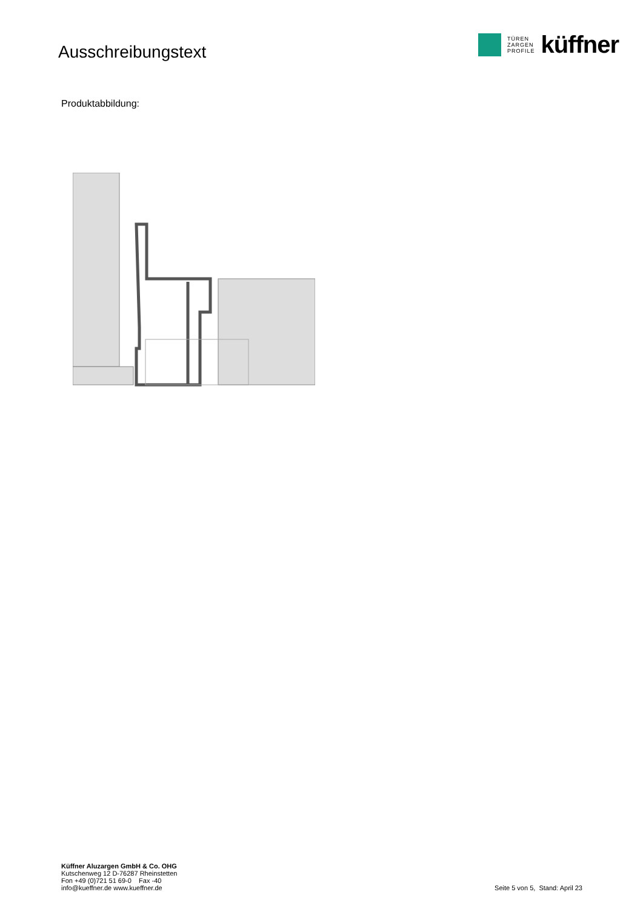Ausschreibungstext
TÜREN
ZARGEN
PROFILE
küffner
Produktabbildung:
Küffner Aluzargen GmbH & Co. OHG
Kutschenweg 12 D-76287 Rheinstetten
Fon +49 (0)721 51 69-0 Fax -40
info@kueffner.de www.kueffner.de
Seite 5 von 5, Stand: April 23